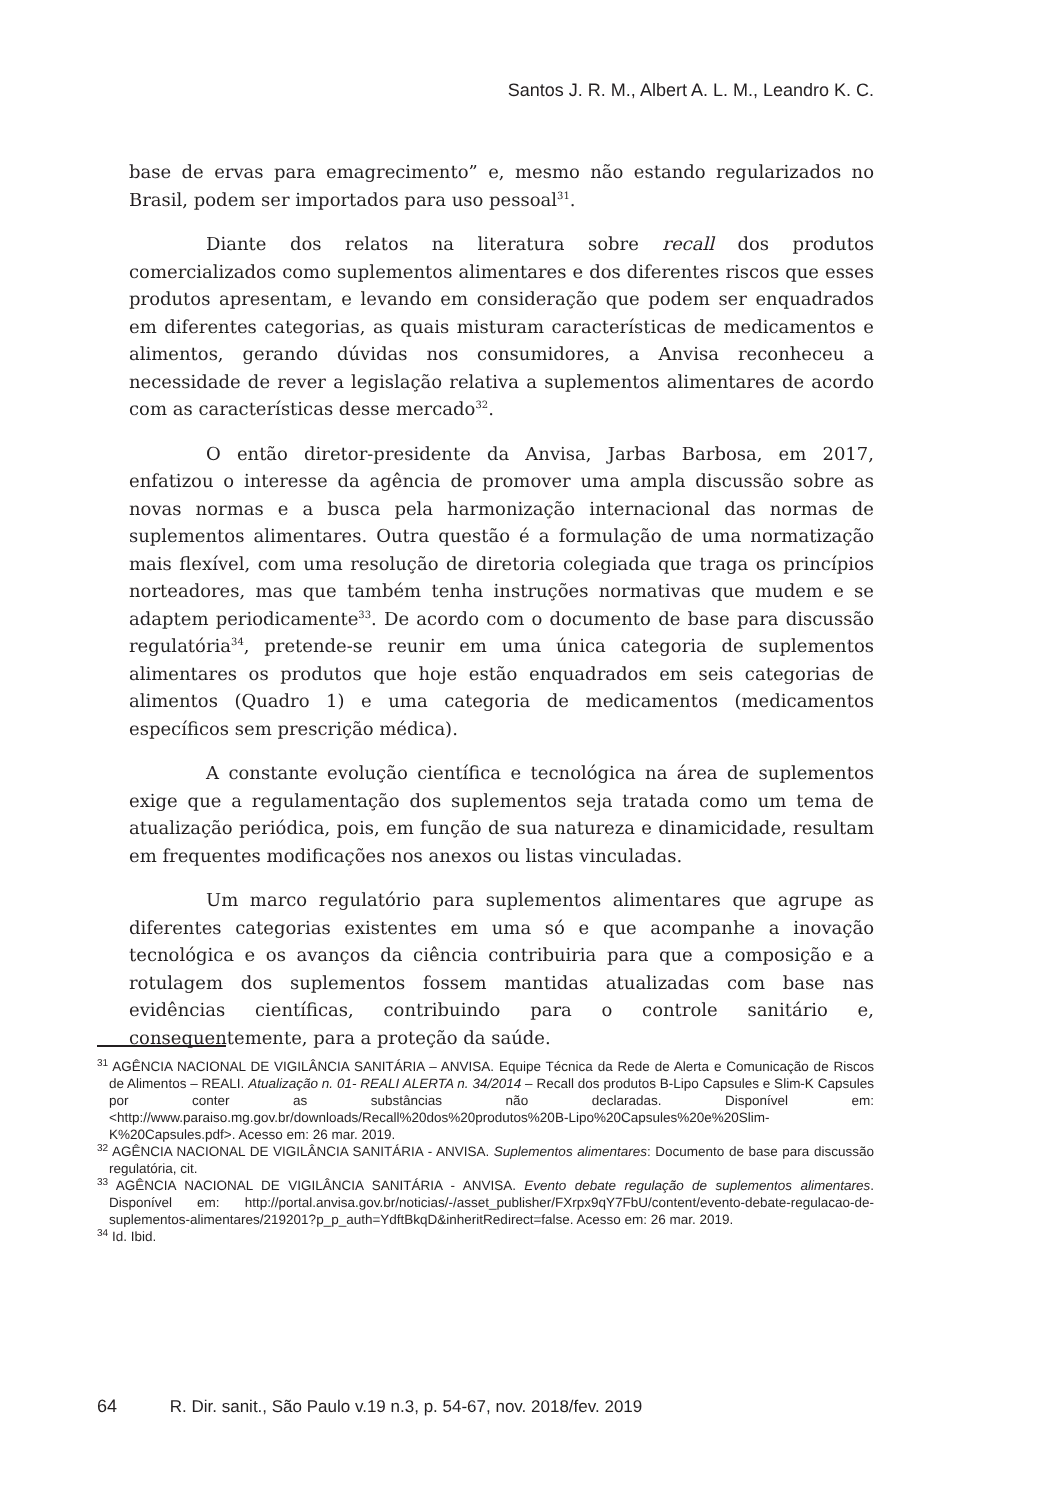Santos J. R. M., Albert A. L. M., Leandro K. C.
base de ervas para emagrecimento” e, mesmo não estando regularizados no Brasil, podem ser importados para uso pessoal<sup>31</sup>.
Diante dos relatos na literatura sobre recall dos produtos comercializados como suplementos alimentares e dos diferentes riscos que esses produtos apresentam, e levando em consideração que podem ser enquadrados em diferentes categorias, as quais misturam características de medicamentos e alimentos, gerando dúvidas nos consumidores, a Anvisa reconheceu a necessidade de rever a legislação relativa a suplementos alimentares de acordo com as características desse mercado<sup>32</sup>.
O então diretor-presidente da Anvisa, Jarbas Barbosa, em 2017, enfatizou o interesse da agência de promover uma ampla discussão sobre as novas normas e a busca pela harmonização internacional das normas de suplementos alimentares. Outra questão é a formulação de uma normatização mais flexível, com uma resolução de diretoria colegiada que traga os princípios norteadores, mas que também tenha instruções normativas que mudem e se adaptem periodicamente<sup>33</sup>. De acordo com o documento de base para discussão regulatória<sup>34</sup>, pretende-se reunir em uma única categoria de suplementos alimentares os produtos que hoje estão enquadrados em seis categorias de alimentos (Quadro 1) e uma categoria de medicamentos (medicamentos específicos sem prescrição médica).
A constante evolução científica e tecnológica na área de suplementos exige que a regulamentação dos suplementos seja tratada como um tema de atualização periódica, pois, em função de sua natureza e dinamicidade, resultam em frequentes modificações nos anexos ou listas vinculadas.
Um marco regulatório para suplementos alimentares que agrupe as diferentes categorias existentes em uma só e que acompanhe a inovação tecnológica e os avanços da ciência contribuiria para que a composição e a rotulagem dos suplementos fossem mantidas atualizadas com base nas evidências científicas, contribuindo para o controle sanitário e, consequentemente, para a proteção da saúde.
<sup>31</sup> AGÊNCIA NACIONAL DE VIGILÂNCIA SANITÁRIA – ANVISA. Equipe Técnica da Rede de Alerta e Comunicação de Riscos de Alimentos – REALI. Atualização n. 01- REALI ALERTA n. 34/2014 – Recall dos produtos B-Lipo Capsules e Slim-K Capsules por conter as substâncias não declaradas. Disponível em: <http://www.paraiso.mg.gov.br/downloads/Recall%20dos%20produtos%20B-Lipo%20Capsules%20e%20Slim-K%20Capsules.pdf>. Acesso em: 26 mar. 2019.
<sup>32</sup> AGÊNCIA NACIONAL DE VIGILÂNCIA SANITÁRIA - ANVISA. Suplementos alimentares: Documento de base para discussão regulatória, cit.
<sup>33</sup> AGÊNCIA NACIONAL DE VIGILÂNCIA SANITÁRIA - ANVISA. Evento debate regulação de suplementos alimentares. Disponível em: http://portal.anvisa.gov.br/noticias/-/asset_publisher/FXrpx9qY7FbU/content/evento-debate-regulacao-de-suplementos-alimentares/219201?p_p_auth=YdftBkqD&inheritRedirect=false. Acesso em: 26 mar. 2019.
<sup>34</sup> Id. Ibid.
64 R. Dir. sanit., São Paulo v.19 n.3, p. 54-67, nov. 2018/fev. 2019